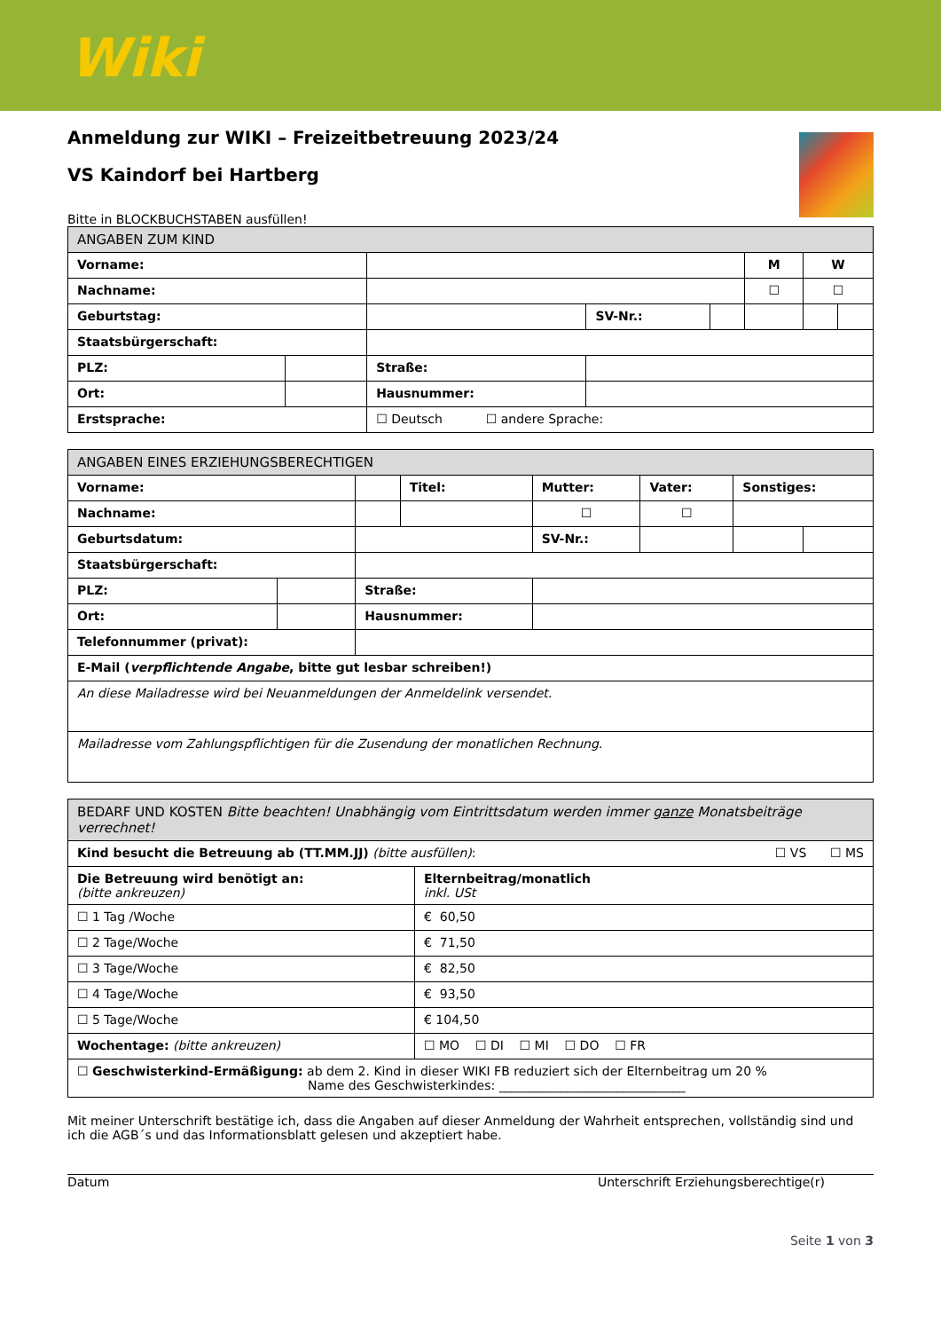Wiki
Anmeldung zur WIKI – Freizeitbetreuung 2023/24
VS Kaindorf bei Hartberg
Bitte in BLOCKBUCHSTABEN ausfüllen!
| ANGABEN ZUM KIND | | | | | | | |
| --- | --- | --- | --- | --- | --- | --- | --- |
| Vorname: | | | | | M | W | |
| Nachname: | | | | | ☐ | ☐ | |
| Geburtstag: | | | SV-Nr.: | | | | |
| Staatsbürgerschaft: | | | | | | | |
| PLZ: | | Straße: | | | | | |
| Ort: | | Hausnummer: | | | | | |
| Erstsprache: | | ☐ Deutsch ☐ andere Sprache: | | | | | |
| ANGABEN EINES ERZIEHUNGSBERECHTIGEN | | | | | | | |
| --- | --- | --- | --- | --- | --- | --- | --- |
| Vorname: | | | Titel: | Mutter: | Vater: | Sonstiges: | |
| Nachname: | | | | ☐ | ☐ | | |
| Geburtsdatum: | | | | SV-Nr.: | | | |
| Staatsbürgerschaft: | | | | | | | |
| PLZ: | | Straße: | | | | | |
| Ort: | | Hausnummer: | | | | | |
| Telefonnummer (privat): | | | | | | | |
| E-Mail ( verpflichtende Angabe , bitte gut lesbar schreiben!) | | | | | | | |
| An diese Mailadresse wird bei Neuanmeldungen der Anmeldelink versendet. | | | | | | | |
| Mailadresse vom Zahlungspflichtigen für die Zusendung der monatlichen Rechnung. | | | | | | | |
| BEDARF UND KOSTEN Bitte beachten! Unabhängig vom Eintrittsdatum werden immer ganze Monatsbeiträge verrechnet! | |
| --- | --- |
| Kind besucht die Betreuung ab (TT.MM.JJ) (bitte ausfüllen) : ☐ VS ☐ MS | |
| Die Betreuung wird benötigt an: (bitte ankreuzen) | Elternbeitrag/monatlich inkl. USt |
| ☐ 1 Tag /Woche | € 60,50 |
| ☐ 2 Tage/Woche | € 71,50 |
| ☐ 3 Tage/Woche | € 82,50 |
| ☐ 4 Tage/Woche | € 93,50 |
| ☐ 5 Tage/Woche | € 104,50 |
| Wochentage: (bitte ankreuzen) | ☐ MO ☐ DI ☐ MI ☐ DO ☐ FR |
| ☐ Geschwisterkind-Ermäßigung: ab dem 2. Kind in dieser WIKI FB reduziert sich der Elternbeitrag um 20 % Name des Geschwisterkindes: ______________________________ | |
Mit meiner Unterschrift bestätige ich, dass die Angaben auf dieser Anmeldung der Wahrheit entsprechen, vollständig sind und ich die AGB´s und das Informationsblatt gelesen und akzeptiert habe.
Datum Unterschrift Erziehungsberechtige(r)
Seite 1 von 3